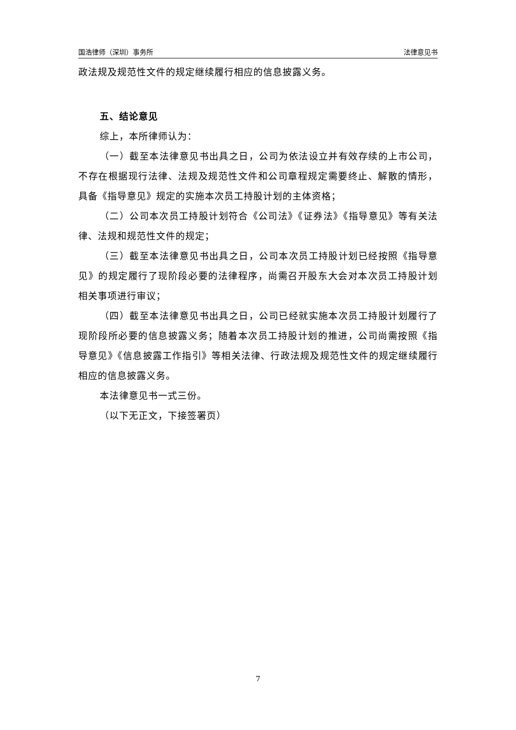国浩律师（深圳）事务所 法律意见书
政法规及规范性文件的规定继续履行相应的信息披露义务。
五、结论意见
综上，本所律师认为：
（一）截至本法律意见书出具之日，公司为依法设立并有效存续的上市公司，不存在根据现行法律、法规及规范性文件和公司章程规定需要终止、解散的情形，具备《指导意见》规定的实施本次员工持股计划的主体资格；
（二）公司本次员工持股计划符合《公司法》《证券法》《指导意见》等有关法律、法规和规范性文件的规定；
（三）截至本法律意见书出具之日，公司本次员工持股计划已经按照《指导意见》的规定履行了现阶段必要的法律程序，尚需召开股东大会对本次员工持股计划相关事项进行审议；
（四）截至本法律意见书出具之日，公司已经就实施本次员工持股计划履行了现阶段所必要的信息披露义务；随着本次员工持股计划的推进，公司尚需按照《指导意见》《信息披露工作指引》等相关法律、行政法规及规范性文件的规定继续履行相应的信息披露义务。
本法律意见书一式三份。
（以下无正文，下接签署页）
7